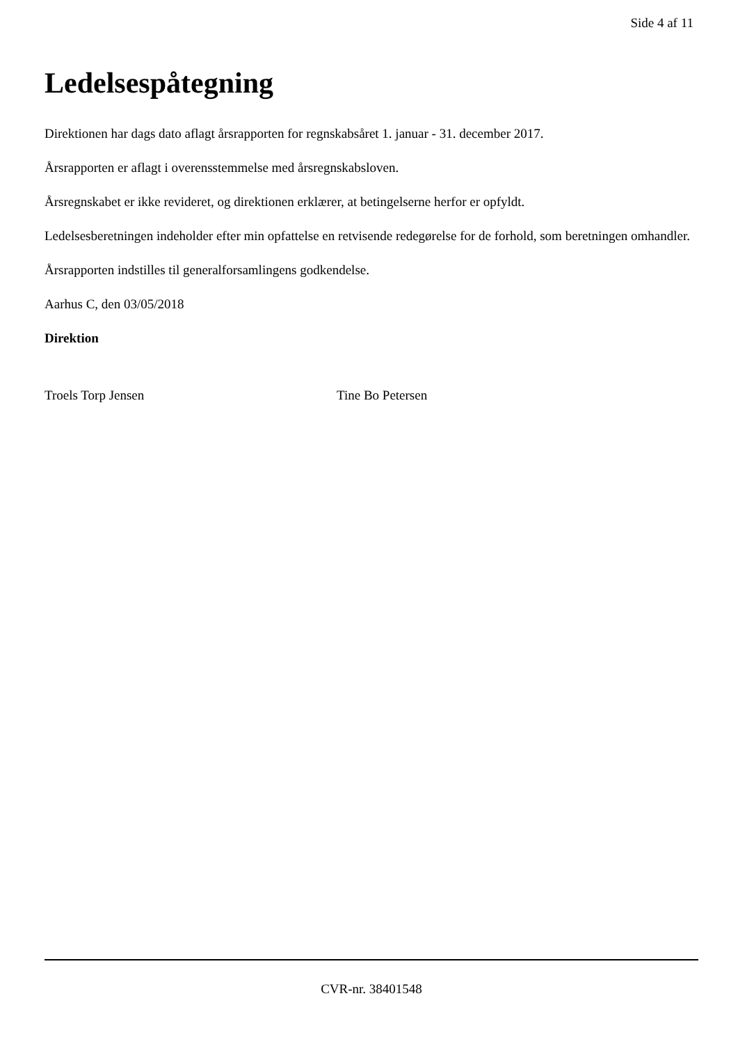Side 4 af 11
Ledelsespåtegning
Direktionen har dags dato aflagt årsrapporten for regnskabsåret 1. januar - 31. december 2017.
Årsrapporten er aflagt i overensstemmelse med årsregnskabsloven.
Årsregnskabet er ikke revideret, og direktionen erklærer, at betingelserne herfor er opfyldt.
Ledelsesberetningen indeholder efter min opfattelse en retvisende redegørelse for de forhold, som beretningen omhandler.
Årsrapporten indstilles til generalforsamlingens godkendelse.
Aarhus C, den 03/05/2018
Direktion
Troels Torp Jensen Tine Bo Petersen
CVR-nr. 38401548